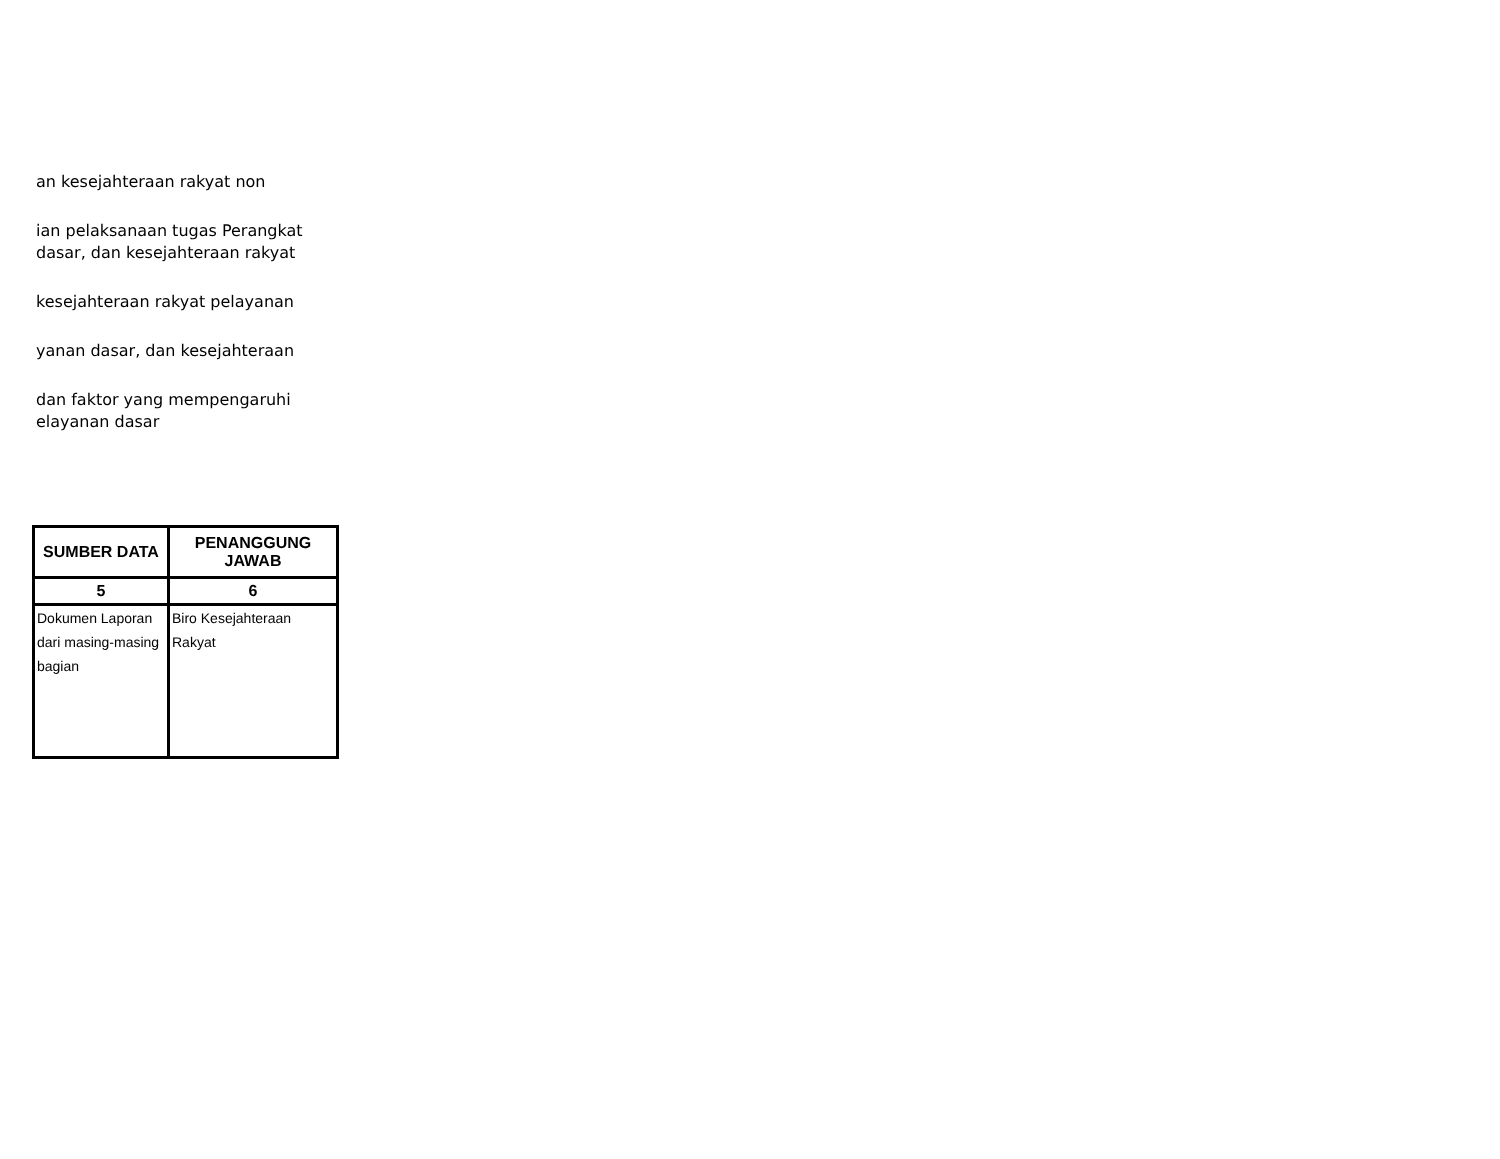an kesejahteraan rakyat non
ian pelaksanaan tugas Perangkat
dasar, dan kesejahteraan rakyat
kesejahteraan rakyat pelayanan
yanan dasar, dan kesejahteraan
dan faktor yang mempengaruhi
elayanan dasar
| SUMBER DATA | PENANGGUNG JAWAB |
| --- | --- |
| 5 | 6 |
| Dokumen Laporan dari masing-masing bagian | Biro Kesejahteraan Rakyat |